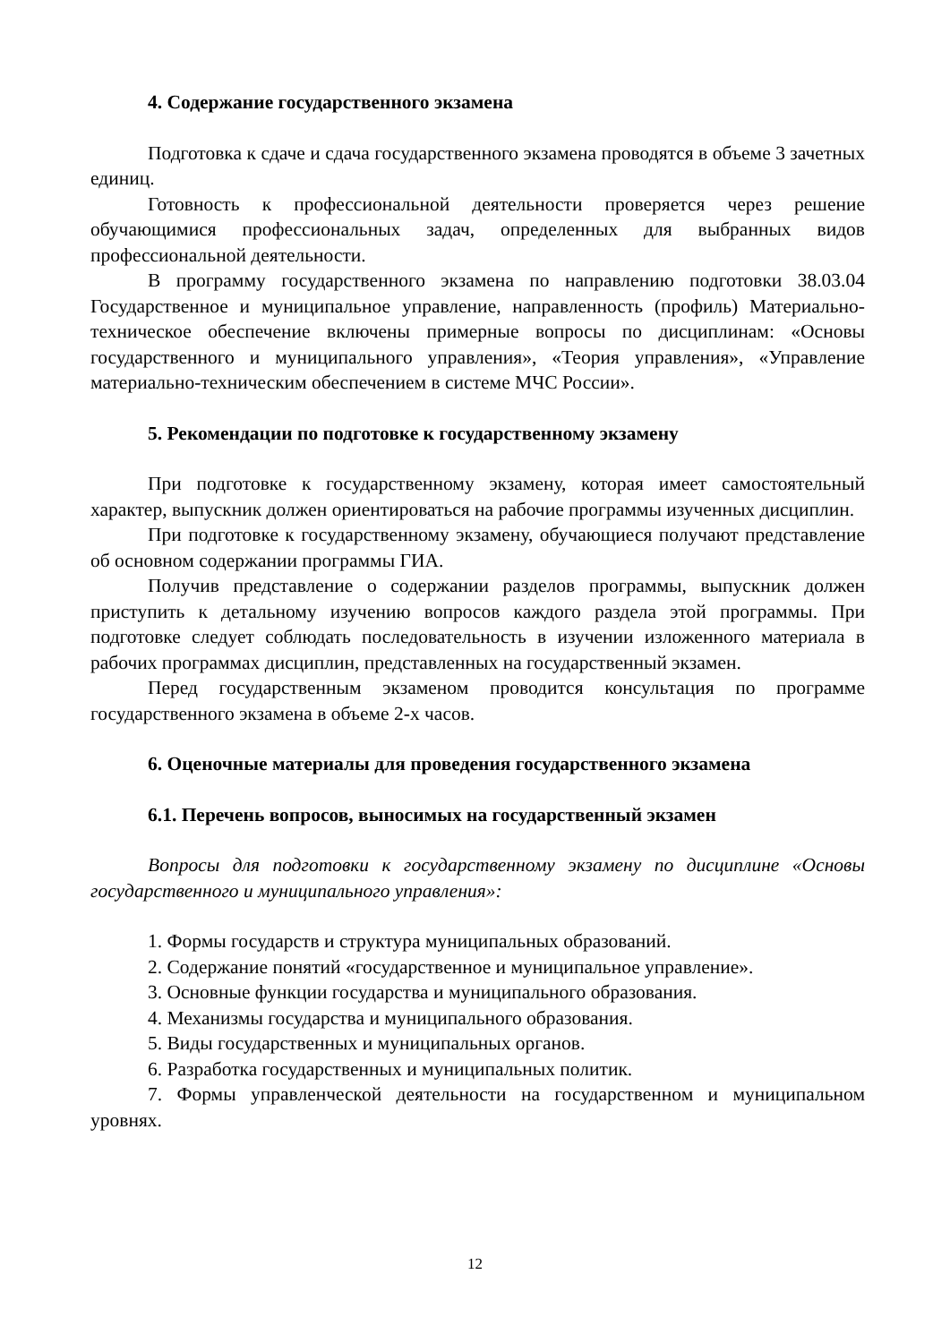4. Содержание государственного экзамена
Подготовка к сдаче и сдача государственного экзамена проводятся в объеме 3 зачетных единиц.
Готовность к профессиональной деятельности проверяется через решение обучающимися профессиональных задач, определенных для выбранных видов профессиональной деятельности.
В программу государственного экзамена по направлению подготовки 38.03.04 Государственное и муниципальное управление, направленность (профиль) Материально-техническое обеспечение включены примерные вопросы по дисциплинам: «Основы государственного и муниципального управления», «Теория управления», «Управление материально-техническим обеспечением в системе МЧС России».
5. Рекомендации по подготовке к государственному экзамену
При подготовке к государственному экзамену, которая имеет самостоятельный характер, выпускник должен ориентироваться на рабочие программы изученных дисциплин.
При подготовке к государственному экзамену, обучающиеся получают представление об основном содержании программы ГИА.
Получив представление о содержании разделов программы, выпускник должен приступить к детальному изучению вопросов каждого раздела этой программы. При подготовке следует соблюдать последовательность в изучении изложенного материала в рабочих программах дисциплин, представленных на государственный экзамен.
Перед государственным экзаменом проводится консультация по программе государственного экзамена в объеме 2-х часов.
6. Оценочные материалы для проведения государственного экзамена
6.1. Перечень вопросов, выносимых на государственный экзамен
Вопросы для подготовки к государственному экзамену по дисциплине «Основы государственного и муниципального управления»:
1. Формы государств и структура муниципальных образований.
2. Содержание понятий «государственное и муниципальное управление».
3. Основные функции государства и муниципального образования.
4. Механизмы государства и муниципального образования.
5. Виды государственных и муниципальных органов.
6. Разработка государственных и муниципальных политик.
7. Формы управленческой деятельности на государственном и муниципальном уровнях.
12